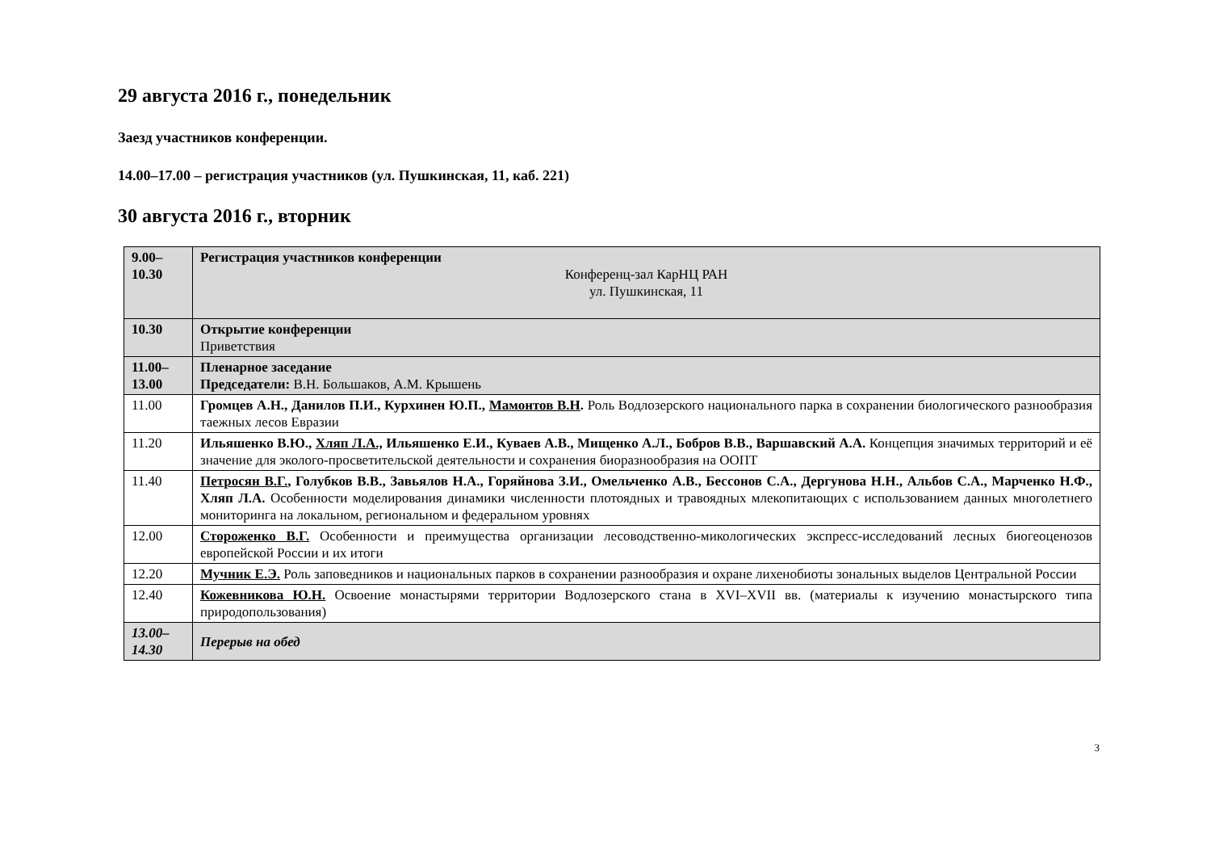29 августа 2016 г., понедельник
Заезд участников конференции.
14.00–17.00 – регистрация участников (ул. Пушкинская, 11, каб. 221)
30 августа 2016 г., вторник
| 9.00– 10.30 | Регистрация участников конференции Конференц-зал КарНЦ РАН ул. Пушкинская, 11 |
| 10.30 | Открытие конференции Приветствия |
| 11.00– 13.00 | Пленарное заседание Председатели: В.Н. Большаков, А.М. Крышень |
| 11.00 | Громцев А.Н., Данилов П.И., Курхинен Ю.П., Мамонтов В.Н . Роль Водлозерского национального парка в сохранении биологического разнообразия таежных лесов Евразии |
| 11.20 | Ильяшенко В.Ю., Хляп Л.А., Ильяшенко Е.И., Куваев А.В., Мищенко А.Л., Бобров В.В., Варшавский А.А. Концепция значимых территорий и её значение для эколого-просветительской деятельности и сохранения биоразнообразия на ООПТ |
| 11.40 | Петросян В.Г. , Голубков В.В., Завьялов Н.А., Горяйнова З.И., Омельченко А.В., Бессонов С.А., Дергунова Н.Н., Альбов С.А., Марченко Н.Ф., Хляп Л.А. Особенности моделирования динамики численности плотоядных и травоядных млекопитающих с использованием данных многолетнего мониторинга на локальном, региональном и федеральном уровнях |
| 12.00 | Стороженко В.Г. Особенности и преимущества организации лесоводственно-микологических экспресс-исследований лесных биогеоценозов европейской России и их итоги |
| 12.20 | Мучник Е.Э. Роль заповедников и национальных парков в сохранении разнообразия и охране лихенобиоты зональных выделов Центральной России |
| 12.40 | Кожевникова Ю.Н. Освоение монастырями территории Водлозерского стана в XVI–XVII вв. (материалы к изучению монастырского типа природопользования) |
| 13.00– 14.30 | Перерыв на обед |
3